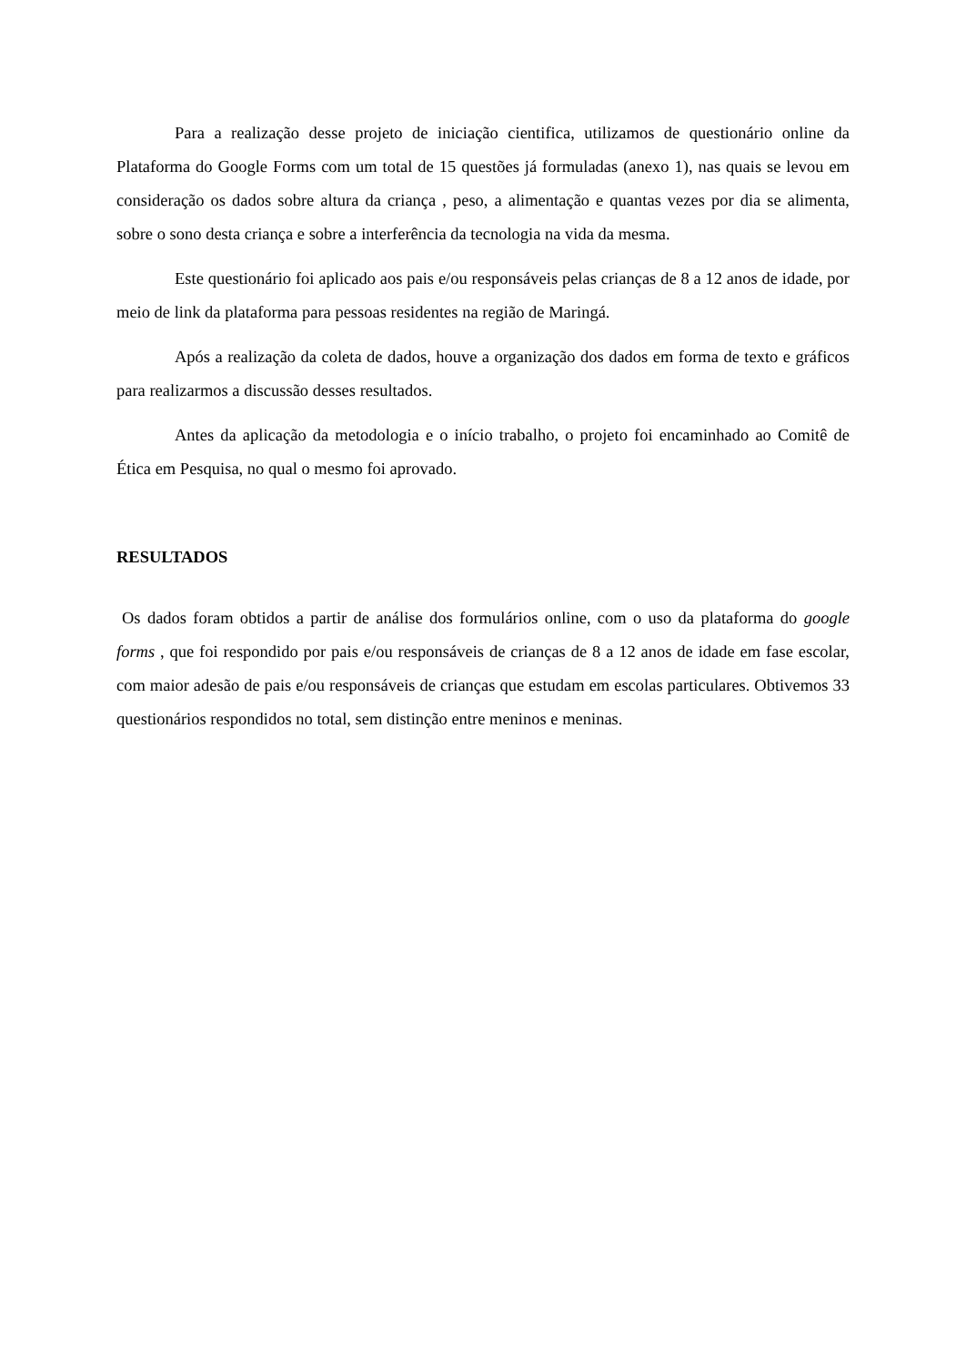Para a realização desse projeto de iniciação cientifica, utilizamos de questionário online da Plataforma do Google Forms com um total de 15 questões já formuladas (anexo 1), nas quais se levou em consideração os dados sobre altura da criança , peso, a alimentação e quantas vezes por dia se alimenta, sobre o sono desta criança e sobre a interferência da tecnologia na vida da mesma.
Este questionário foi aplicado aos pais e/ou responsáveis pelas crianças de 8 a 12 anos de idade, por meio de link da plataforma para pessoas residentes na região de Maringá.
Após a realização da coleta de dados, houve a organização dos dados em forma de texto e gráficos para realizarmos a discussão desses resultados.
Antes da aplicação da metodologia e o início trabalho, o projeto foi encaminhado ao Comitê de Ética em Pesquisa, no qual o mesmo foi aprovado.
RESULTADOS
Os dados foram obtidos a partir de análise dos formulários online, com o uso da plataforma do google forms , que foi respondido por pais e/ou responsáveis de crianças de 8 a 12 anos de idade em fase escolar, com maior adesão de pais e/ou responsáveis de crianças que estudam em escolas particulares. Obtivemos 33 questionários respondidos no total, sem distinção entre meninos e meninas.